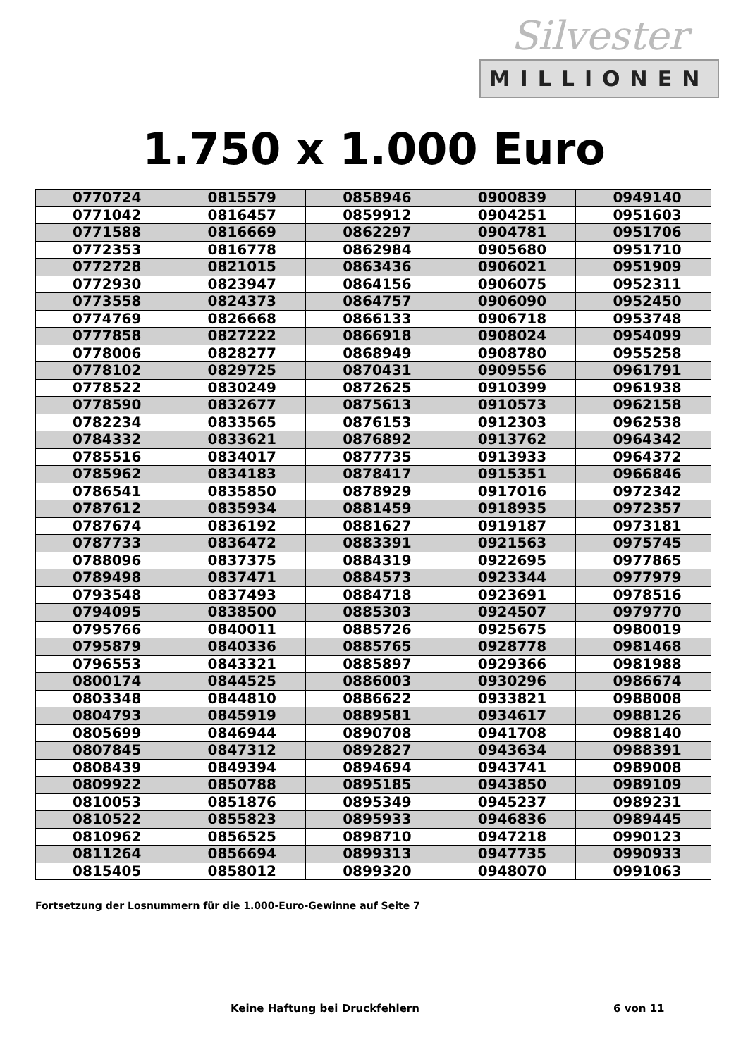Silvester
MILLIONEN
1.750 x 1.000 Euro
| 0770724 | 0815579 | 0858946 | 0900839 | 0949140 |
| 0771042 | 0816457 | 0859912 | 0904251 | 0951603 |
| 0771588 | 0816669 | 0862297 | 0904781 | 0951706 |
| 0772353 | 0816778 | 0862984 | 0905680 | 0951710 |
| 0772728 | 0821015 | 0863436 | 0906021 | 0951909 |
| 0772930 | 0823947 | 0864156 | 0906075 | 0952311 |
| 0773558 | 0824373 | 0864757 | 0906090 | 0952450 |
| 0774769 | 0826668 | 0866133 | 0906718 | 0953748 |
| 0777858 | 0827222 | 0866918 | 0908024 | 0954099 |
| 0778006 | 0828277 | 0868949 | 0908780 | 0955258 |
| 0778102 | 0829725 | 0870431 | 0909556 | 0961791 |
| 0778522 | 0830249 | 0872625 | 0910399 | 0961938 |
| 0778590 | 0832677 | 0875613 | 0910573 | 0962158 |
| 0782234 | 0833565 | 0876153 | 0912303 | 0962538 |
| 0784332 | 0833621 | 0876892 | 0913762 | 0964342 |
| 0785516 | 0834017 | 0877735 | 0913933 | 0964372 |
| 0785962 | 0834183 | 0878417 | 0915351 | 0966846 |
| 0786541 | 0835850 | 0878929 | 0917016 | 0972342 |
| 0787612 | 0835934 | 0881459 | 0918935 | 0972357 |
| 0787674 | 0836192 | 0881627 | 0919187 | 0973181 |
| 0787733 | 0836472 | 0883391 | 0921563 | 0975745 |
| 0788096 | 0837375 | 0884319 | 0922695 | 0977865 |
| 0789498 | 0837471 | 0884573 | 0923344 | 0977979 |
| 0793548 | 0837493 | 0884718 | 0923691 | 0978516 |
| 0794095 | 0838500 | 0885303 | 0924507 | 0979770 |
| 0795766 | 0840011 | 0885726 | 0925675 | 0980019 |
| 0795879 | 0840336 | 0885765 | 0928778 | 0981468 |
| 0796553 | 0843321 | 0885897 | 0929366 | 0981988 |
| 0800174 | 0844525 | 0886003 | 0930296 | 0986674 |
| 0803348 | 0844810 | 0886622 | 0933821 | 0988008 |
| 0804793 | 0845919 | 0889581 | 0934617 | 0988126 |
| 0805699 | 0846944 | 0890708 | 0941708 | 0988140 |
| 0807845 | 0847312 | 0892827 | 0943634 | 0988391 |
| 0808439 | 0849394 | 0894694 | 0943741 | 0989008 |
| 0809922 | 0850788 | 0895185 | 0943850 | 0989109 |
| 0810053 | 0851876 | 0895349 | 0945237 | 0989231 |
| 0810522 | 0855823 | 0895933 | 0946836 | 0989445 |
| 0810962 | 0856525 | 0898710 | 0947218 | 0990123 |
| 0811264 | 0856694 | 0899313 | 0947735 | 0990933 |
| 0815405 | 0858012 | 0899320 | 0948070 | 0991063 |
Fortsetzung der Losnummern für die 1.000-Euro-Gewinne auf Seite 7
Keine Haftung bei Druckfehlern 6 von 11